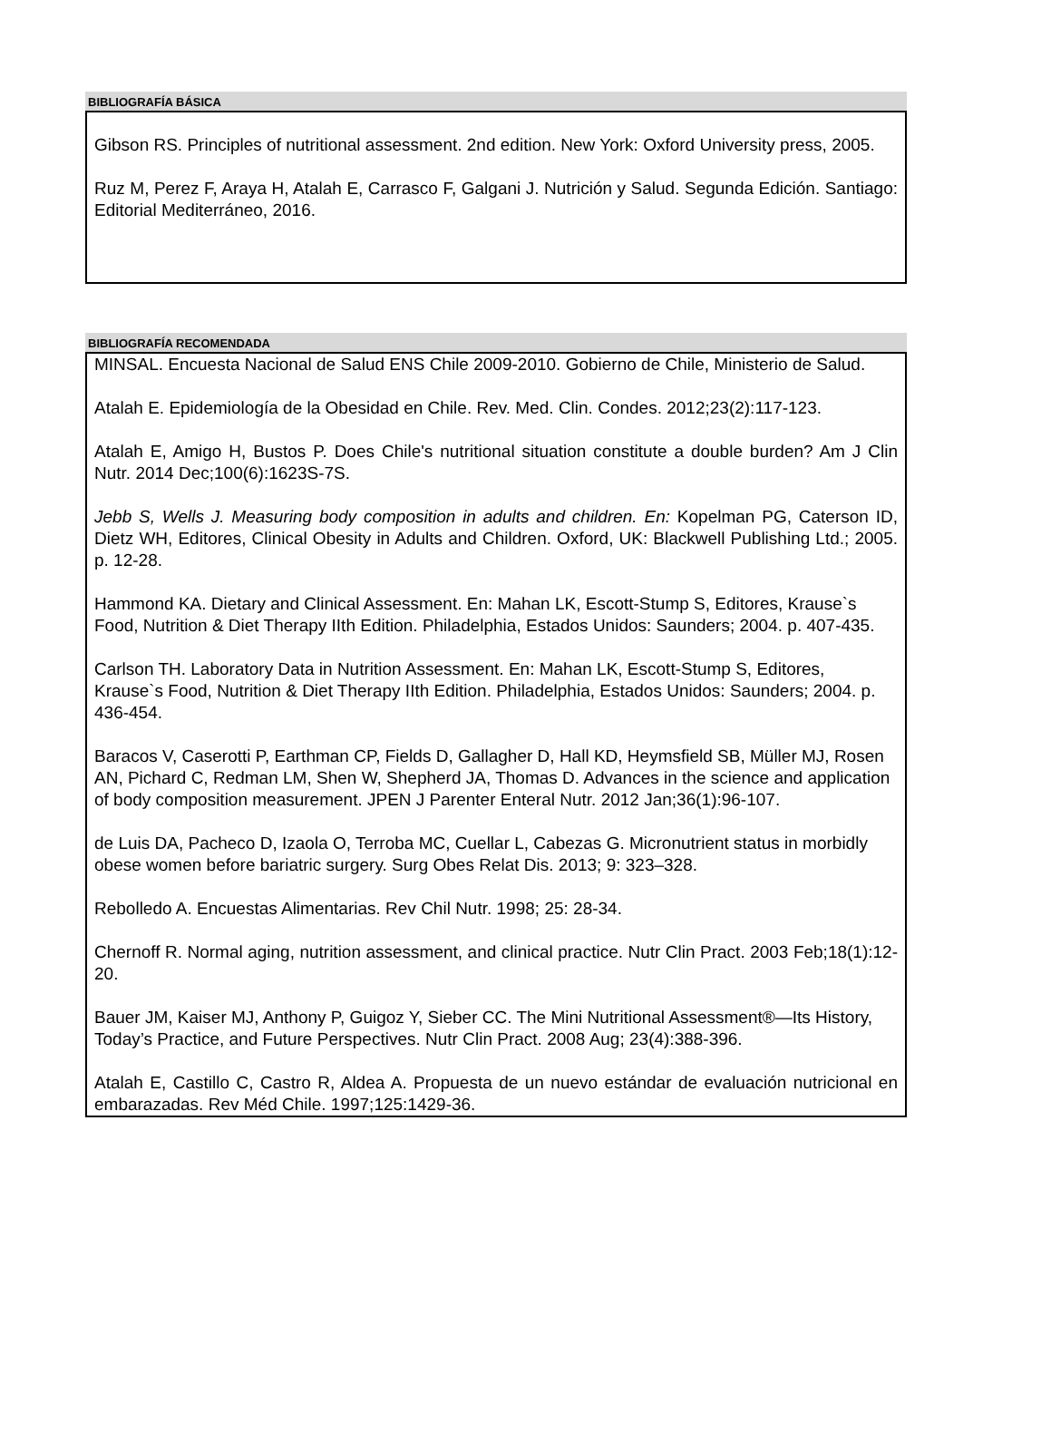BIBLIOGRAFÍA BÁSICA
Gibson RS. Principles of nutritional assessment. 2nd edition. New York: Oxford University press, 2005.
Ruz M, Perez F, Araya H, Atalah E, Carrasco F, Galgani J. Nutrición y Salud. Segunda Edición. Santiago: Editorial Mediterráneo, 2016.
BIBLIOGRAFÍA RECOMENDADA
MINSAL. Encuesta Nacional de Salud ENS Chile 2009-2010. Gobierno de Chile, Ministerio de Salud.
Atalah E. Epidemiología de la Obesidad en Chile. Rev. Med. Clin. Condes. 2012;23(2):117-123.
Atalah E, Amigo H, Bustos P. Does Chile's nutritional situation constitute a double burden? Am J Clin Nutr. 2014 Dec;100(6):1623S-7S.
Jebb S, Wells J. Measuring body composition in adults and children. En: Kopelman PG, Caterson ID, Dietz WH, Editores, Clinical Obesity in Adults and Children. Oxford, UK: Blackwell Publishing Ltd.; 2005. p. 12-28.
Hammond KA. Dietary and Clinical Assessment. En: Mahan LK, Escott-Stump S, Editores, Krause`s Food, Nutrition & Diet Therapy IIth Edition. Philadelphia, Estados Unidos: Saunders; 2004. p. 407-435.
Carlson TH. Laboratory Data in Nutrition Assessment. En: Mahan LK, Escott-Stump S, Editores, Krause`s Food, Nutrition & Diet Therapy IIth Edition. Philadelphia, Estados Unidos: Saunders; 2004. p. 436-454.
Baracos V, Caserotti P, Earthman CP, Fields D, Gallagher D, Hall KD, Heymsfield SB, Müller MJ, Rosen AN, Pichard C, Redman LM, Shen W, Shepherd JA, Thomas D. Advances in the science and application of body composition measurement. JPEN J Parenter Enteral Nutr. 2012 Jan;36(1):96-107.
de Luis DA, Pacheco D, Izaola O, Terroba MC, Cuellar L, Cabezas G. Micronutrient status in morbidly obese women before bariatric surgery. Surg Obes Relat Dis. 2013; 9: 323–328.
Rebolledo A. Encuestas Alimentarias. Rev Chil Nutr. 1998; 25: 28-34.
Chernoff R. Normal aging, nutrition assessment, and clinical practice. Nutr Clin Pract. 2003 Feb;18(1):12-20.
Bauer JM, Kaiser MJ, Anthony P, Guigoz Y, Sieber CC. The Mini Nutritional Assessment®—Its History, Today’s Practice, and Future Perspectives. Nutr Clin Pract. 2008 Aug; 23(4):388-396.
Atalah E, Castillo C, Castro R, Aldea A. Propuesta de un nuevo estándar de evaluación nutricional en embarazadas. Rev Méd Chile. 1997;125:1429-36.